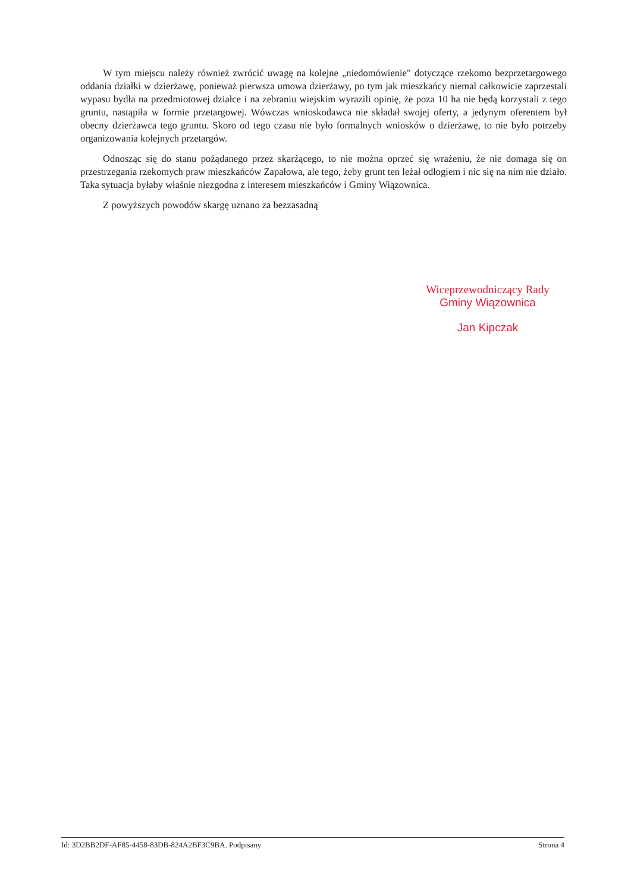W tym miejscu należy również zwrócić uwagę na kolejne „niedomówienie" dotyczące rzekomo bezprzetargowego oddania działki w dzierżawę, ponieważ pierwsza umowa dzierżawy, po tym jak mieszkańcy niemal całkowicie zaprzestali wypasu bydła na przedmiotowej działce i na zebraniu wiejskim wyrazili opinię, że poza 10 ha nie będą korzystali z tego gruntu, nastąpiła w formie przetargowej. Wówczas wnioskodawca nie składał swojej oferty, a jedynym oferentem był obecny dzierżawca tego gruntu. Skoro od tego czasu nie było formalnych wniosków o dzierżawę, to nie było potrzeby organizowania kolejnych przetargów.
Odnosząc się do stanu pożądanego przez skarżącego, to nie można oprzeć się wrażeniu, że nie domaga się on przestrzegania rzekomych praw mieszkańców Zapałowa, ale tego, żeby grunt ten leżał odłogiem i nic się na nim nie działo. Taka sytuacja byłaby właśnie niezgodna z interesem mieszkańców i Gminy Wiązownica.
Z powyższych powodów skargę uznano za bezzasadną
Wiceprzewodniczący Rady
Gminy Wiązownica
Jan Kipczak
Id: 3D2BB2DF-AF85-4458-83DB-824A2BF3C9BA. Podpisany Strona 4